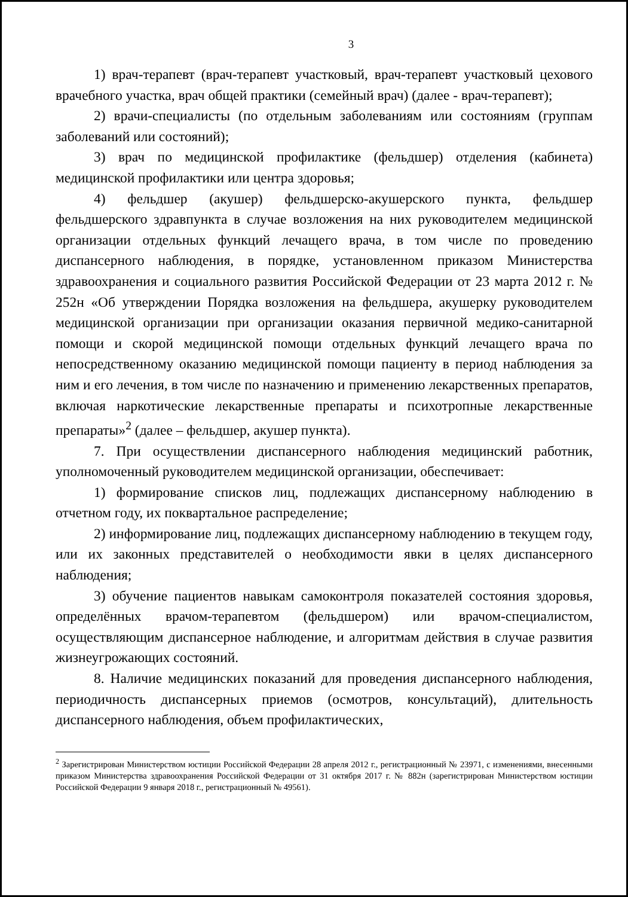3
1) врач-терапевт (врач-терапевт участковый, врач-терапевт участковый цехового врачебного участка, врач общей практики (семейный врач) (далее - врач-терапевт);
2) врачи-специалисты (по отдельным заболеваниям или состояниям (группам заболеваний или состояний);
3) врач по медицинской профилактике (фельдшер) отделения (кабинета) медицинской профилактики или центра здоровья;
4) фельдшер (акушер) фельдшерско-акушерского пункта, фельдшер фельдшерского здравпункта в случае возложения на них руководителем медицинской организации отдельных функций лечащего врача, в том числе по проведению диспансерного наблюдения, в порядке, установленном приказом Министерства здравоохранения и социального развития Российской Федерации от 23 марта 2012 г. № 252н «Об утверждении Порядка возложения на фельдшера, акушерку руководителем медицинской организации при организации оказания первичной медико-санитарной помощи и скорой медицинской помощи отдельных функций лечащего врача по непосредственному оказанию медицинской помощи пациенту в период наблюдения за ним и его лечения, в том числе по назначению и применению лекарственных препаратов, включая наркотические лекарственные препараты и психотропные лекарственные препараты»<sup>2</sup> (далее – фельдшер, акушер пункта).
7. При осуществлении диспансерного наблюдения медицинский работник, уполномоченный руководителем медицинской организации, обеспечивает:
1) формирование списков лиц, подлежащих диспансерному наблюдению в отчетном году, их поквартальное распределение;
2) информирование лиц, подлежащих диспансерному наблюдению в текущем году, или их законных представителей о необходимости явки в целях диспансерного наблюдения;
3) обучение пациентов навыкам самоконтроля показателей состояния здоровья, определённых врачом-терапевтом (фельдшером) или врачом-специалистом, осуществляющим диспансерное наблюдение, и алгоритмам действия в случае развития жизнеугрожающих состояний.
8. Наличие медицинских показаний для проведения диспансерного наблюдения, периодичность диспансерных приемов (осмотров, консультаций), длительность диспансерного наблюдения, объем профилактических,
<sup>2</sup> Зарегистрирован Министерством юстиции Российской Федерации 28 апреля 2012 г., регистрационный № 23971, с изменениями, внесенными приказом Министерства здравоохранения Российской Федерации от 31 октября 2017 г. № 882н (зарегистрирован Министерством юстиции Российской Федерации 9 января 2018 г., регистрационный № 49561).